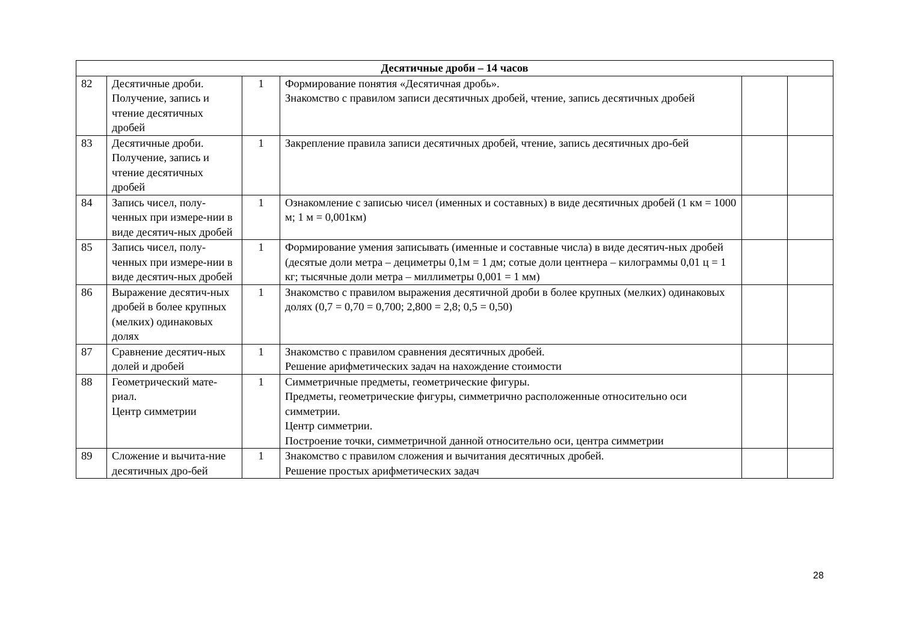| Десятичные дроби – 14 часов | | | | | |
| --- | --- | --- | --- | --- | --- |
| 82 | Десятичные дроби. Получение, запись и чтение десятичных дробей | 1 | Формирование понятия «Десятичная дробь». Знакомство с правилом записи десятичных дробей, чтение, запись десятичных дробей | | |
| 83 | Десятичные дроби. Получение, запись и чтение десятичных дробей | 1 | Закрепление правила записи десятичных дробей, чтение, запись десятичных дро-бей | | |
| 84 | Запись чисел, полу-ченных при измере-нии в виде десятич-ных дробей | 1 | Ознакомление с записью чисел (именных и составных) в виде десятичных дробей (1 км = 1000 м; 1 м = 0,001км) | | |
| 85 | Запись чисел, полу-ченных при измере-нии в виде десятич-ных дробей | 1 | Формирование умения записывать (именные и составные числа) в виде десятич-ных дробей (десятые доли метра – дециметры 0,1м = 1 дм; сотые доли центнера – килограммы 0,01 ц = 1 кг; тысячные доли метра – миллиметры 0,001 = 1 мм) | | |
| 86 | Выражение десятич-ных дробей в более крупных (мелких) одинаковых долях | 1 | Знакомство с правилом выражения десятичной дроби в более крупных (мелких) одинаковых долях (0,7 = 0,70 = 0,700; 2,800 = 2,8; 0,5 = 0,50) | | |
| 87 | Сравнение десятич-ных долей и дробей | 1 | Знакомство с правилом сравнения десятичных дробей. Решение арифметических задач на нахождение стоимости | | |
| 88 | Геометрический мате-риал. Центр симметрии | 1 | Симметричные предметы, геометрические фигуры. Предметы, геометрические фигуры, симметрично расположенные относительно оси симметрии. Центр симметрии. Построение точки, симметричной данной относительно оси, центра симметрии | | |
| 89 | Сложение и вычита-ние десятичных дро-бей | 1 | Знакомство с правилом сложения и вычитания десятичных дробей. Решение простых арифметических задач | | |
28